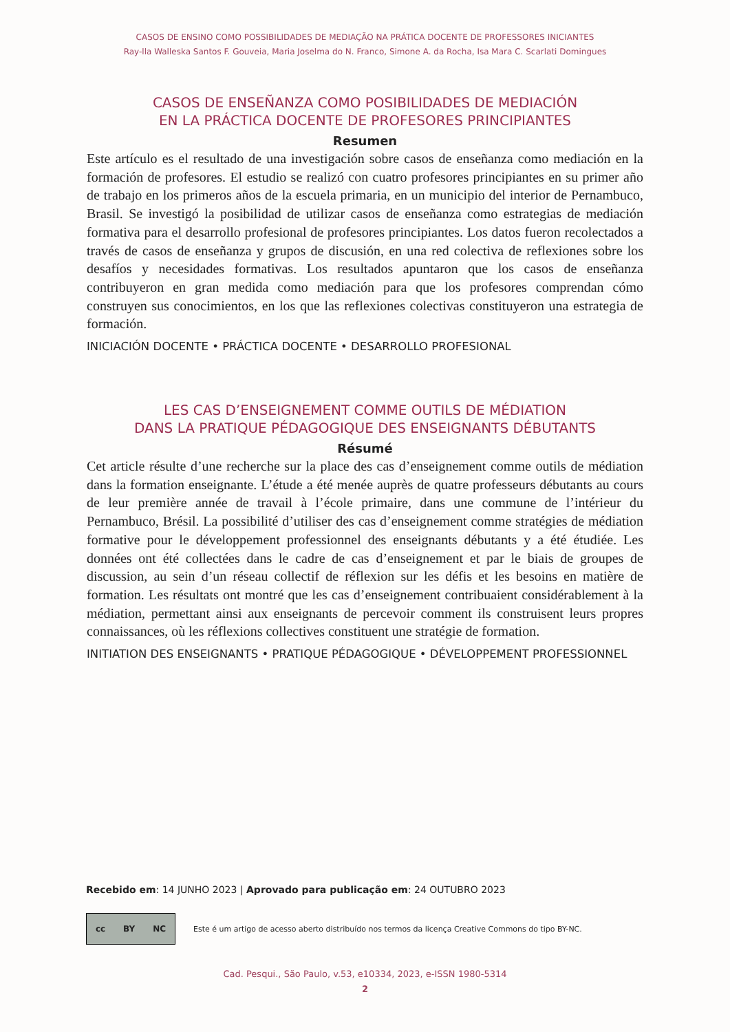CASOS DE ENSINO COMO POSSIBILIDADES DE MEDIAÇÃO NA PRÁTICA DOCENTE DE PROFESSORES INICIANTES
Ray-lla Walleska Santos F. Gouveia, Maria Joselma do N. Franco, Simone A. da Rocha, Isa Mara C. Scarlati Domingues
CASOS DE ENSEÑANZA COMO POSIBILIDADES DE MEDIACIÓN
EN LA PRÁCTICA DOCENTE DE PROFESORES PRINCIPIANTES
Resumen
Este artículo es el resultado de una investigación sobre casos de enseñanza como mediación en la formación de profesores. El estudio se realizó con cuatro profesores principiantes en su primer año de trabajo en los primeros años de la escuela primaria, en un municipio del interior de Pernambuco, Brasil. Se investigó la posibilidad de utilizar casos de enseñanza como estrategias de mediación formativa para el desarrollo profesional de profesores principiantes. Los datos fueron recolectados a través de casos de enseñanza y grupos de discusión, en una red colectiva de reflexiones sobre los desafíos y necesidades formativas. Los resultados apuntaron que los casos de enseñanza contribuyeron en gran medida como mediación para que los profesores comprendan cómo construyen sus conocimientos, en los que las reflexiones colectivas constituyeron una estrategia de formación.
INICIACIÓN DOCENTE • PRÁCTICA DOCENTE • DESARROLLO PROFESIONAL
LES CAS D’ENSEIGNEMENT COMME OUTILS DE MÉDIATION
DANS LA PRATIQUE PÉDAGOGIQUE DES ENSEIGNANTS DÉBUTANTS
Résumé
Cet article résulte d’une recherche sur la place des cas d’enseignement comme outils de médiation dans la formation enseignante. L’étude a été menée auprès de quatre professeurs débutants au cours de leur première année de travail à l’école primaire, dans une commune de l’intérieur du Pernambuco, Brésil. La possibilité d’utiliser des cas d’enseignement comme stratégies de médiation formative pour le développement professionnel des enseignants débutants y a été étudiée. Les données ont été collectées dans le cadre de cas d’enseignement et par le biais de groupes de discussion, au sein d’un réseau collectif de réflexion sur les défis et les besoins en matière de formation. Les résultats ont montré que les cas d’enseignement contribuaient considérablement à la médiation, permettant ainsi aux enseignants de percevoir comment ils construisent leurs propres connaissances, où les réflexions collectives constituent une stratégie de formation.
INITIATION DES ENSEIGNANTS • PRATIQUE PÉDAGOGIQUE • DÉVELOPPEMENT PROFESSIONNEL
Recebido em: 14 JUNHO 2023 | Aprovado para publicação em: 24 OUTUBRO 2023
cc BY NC
Este é um artigo de acesso aberto distribuído nos termos da licença Creative Commons do tipo BY-NC.
Cad. Pesqui., São Paulo, v.53, e10334, 2023, e-ISSN 1980-5314
2